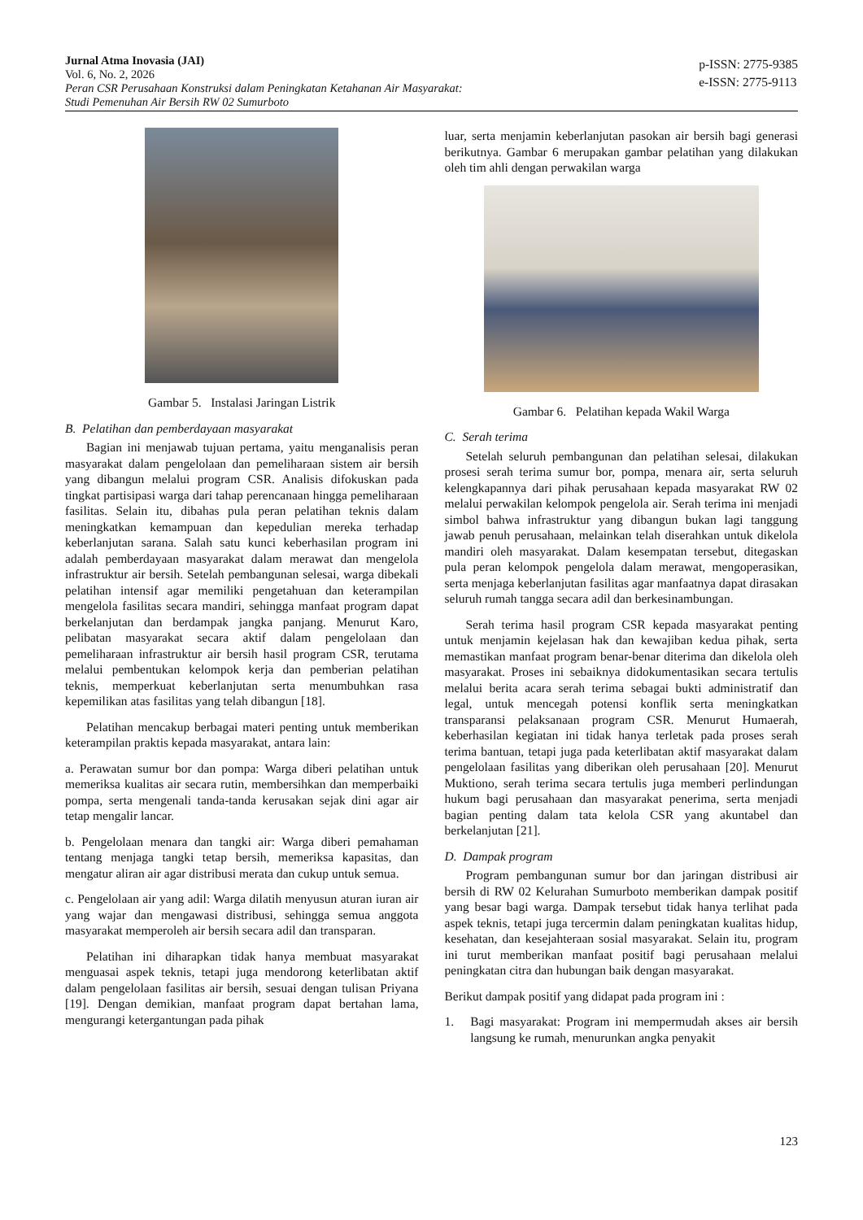Jurnal Atma Inovasia (JAI)
Vol. 6, No. 2, 2026
Peran CSR Perusahaan Konstruksi dalam Peningkatan Ketahanan Air Masyarakat:
Studi Pemenuhan Air Bersih RW 02 Sumurboto
p-ISSN: 2775-9385
e-ISSN: 2775-9113
Gambar 5. Instalasi Jaringan Listrik
B. Pelatihan dan pemberdayaan masyarakat
Bagian ini menjawab tujuan pertama, yaitu menganalisis peran masyarakat dalam pengelolaan dan pemeliharaan sistem air bersih yang dibangun melalui program CSR. Analisis difokuskan pada tingkat partisipasi warga dari tahap perencanaan hingga pemeliharaan fasilitas. Selain itu, dibahas pula peran pelatihan teknis dalam meningkatkan kemampuan dan kepedulian mereka terhadap keberlanjutan sarana. Salah satu kunci keberhasilan program ini adalah pemberdayaan masyarakat dalam merawat dan mengelola infrastruktur air bersih. Setelah pembangunan selesai, warga dibekali pelatihan intensif agar memiliki pengetahuan dan keterampilan mengelola fasilitas secara mandiri, sehingga manfaat program dapat berkelanjutan dan berdampak jangka panjang. Menurut Karo, pelibatan masyarakat secara aktif dalam pengelolaan dan pemeliharaan infrastruktur air bersih hasil program CSR, terutama melalui pembentukan kelompok kerja dan pemberian pelatihan teknis, memperkuat keberlanjutan serta menumbuhkan rasa kepemilikan atas fasilitas yang telah dibangun [18].
Pelatihan mencakup berbagai materi penting untuk memberikan keterampilan praktis kepada masyarakat, antara lain:
a. Perawatan sumur bor dan pompa: Warga diberi pelatihan untuk memeriksa kualitas air secara rutin, membersihkan dan memperbaiki pompa, serta mengenali tanda-tanda kerusakan sejak dini agar air tetap mengalir lancar.
b. Pengelolaan menara dan tangki air: Warga diberi pemahaman tentang menjaga tangki tetap bersih, memeriksa kapasitas, dan mengatur aliran air agar distribusi merata dan cukup untuk semua.
c. Pengelolaan air yang adil: Warga dilatih menyusun aturan iuran air yang wajar dan mengawasi distribusi, sehingga semua anggota masyarakat memperoleh air bersih secara adil dan transparan.
Pelatihan ini diharapkan tidak hanya membuat masyarakat menguasai aspek teknis, tetapi juga mendorong keterlibatan aktif dalam pengelolaan fasilitas air bersih, sesuai dengan tulisan Priyana [19]. Dengan demikian, manfaat program dapat bertahan lama, mengurangi ketergantungan pada pihak
luar, serta menjamin keberlanjutan pasokan air bersih bagi generasi berikutnya. Gambar 6 merupakan gambar pelatihan yang dilakukan oleh tim ahli dengan perwakilan warga
Gambar 6. Pelatihan kepada Wakil Warga
C. Serah terima
Setelah seluruh pembangunan dan pelatihan selesai, dilakukan prosesi serah terima sumur bor, pompa, menara air, serta seluruh kelengkapannya dari pihak perusahaan kepada masyarakat RW 02 melalui perwakilan kelompok pengelola air. Serah terima ini menjadi simbol bahwa infrastruktur yang dibangun bukan lagi tanggung jawab penuh perusahaan, melainkan telah diserahkan untuk dikelola mandiri oleh masyarakat. Dalam kesempatan tersebut, ditegaskan pula peran kelompok pengelola dalam merawat, mengoperasikan, serta menjaga keberlanjutan fasilitas agar manfaatnya dapat dirasakan seluruh rumah tangga secara adil dan berkesinambungan.
Serah terima hasil program CSR kepada masyarakat penting untuk menjamin kejelasan hak dan kewajiban kedua pihak, serta memastikan manfaat program benar-benar diterima dan dikelola oleh masyarakat. Proses ini sebaiknya didokumentasikan secara tertulis melalui berita acara serah terima sebagai bukti administratif dan legal, untuk mencegah potensi konflik serta meningkatkan transparansi pelaksanaan program CSR. Menurut Humaerah, keberhasilan kegiatan ini tidak hanya terletak pada proses serah terima bantuan, tetapi juga pada keterlibatan aktif masyarakat dalam pengelolaan fasilitas yang diberikan oleh perusahaan [20]. Menurut Muktiono, serah terima secara tertulis juga memberi perlindungan hukum bagi perusahaan dan masyarakat penerima, serta menjadi bagian penting dalam tata kelola CSR yang akuntabel dan berkelanjutan [21].
D. Dampak program
Program pembangunan sumur bor dan jaringan distribusi air bersih di RW 02 Kelurahan Sumurboto memberikan dampak positif yang besar bagi warga. Dampak tersebut tidak hanya terlihat pada aspek teknis, tetapi juga tercermin dalam peningkatan kualitas hidup, kesehatan, dan kesejahteraan sosial masyarakat. Selain itu, program ini turut memberikan manfaat positif bagi perusahaan melalui peningkatan citra dan hubungan baik dengan masyarakat.
Berikut dampak positif yang didapat pada program ini :
1. Bagi masyarakat: Program ini mempermudah akses air bersih langsung ke rumah, menurunkan angka penyakit
123